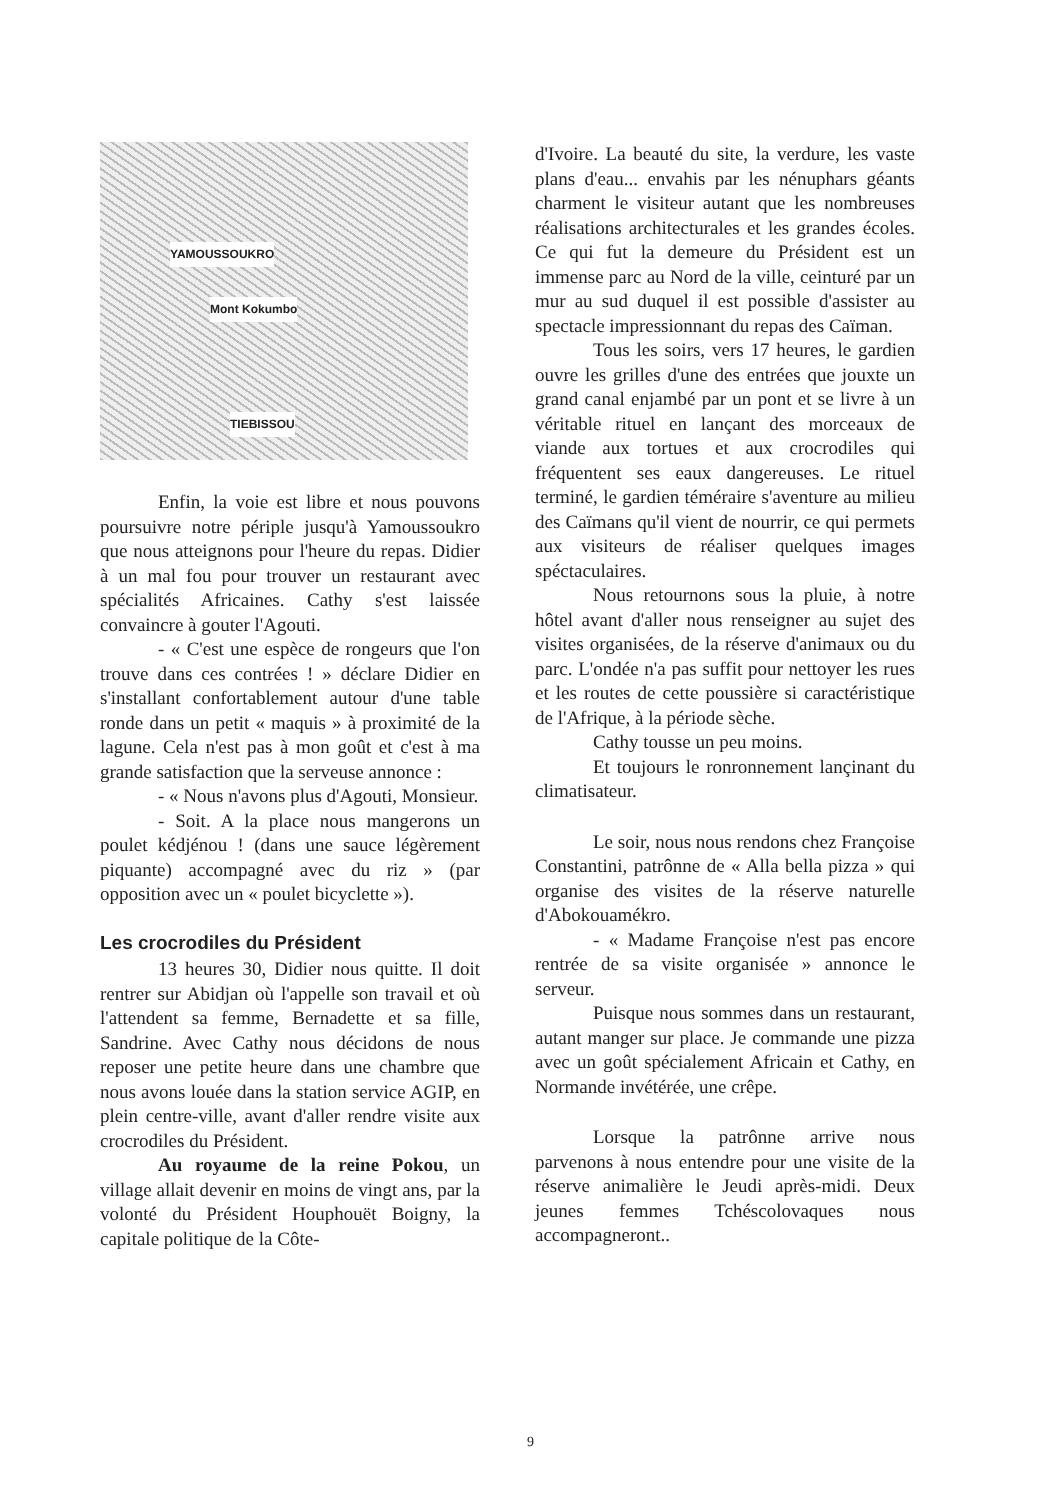YAMOUSSOUKRO
Mont Kokumbo
TIEBISSOU
Enfin, la voie est libre et nous pouvons poursuivre notre périple jusqu'à Yamoussoukro que nous atteignons pour l'heure du repas. Didier à un mal fou pour trouver un restaurant avec spécialités Africaines. Cathy s'est laissée convaincre à gouter l'Agouti.
- « C'est une espèce de rongeurs que l'on trouve dans ces contrées ! » déclare Didier en s'installant confortablement autour d'une table ronde dans un petit « maquis » à proximité de la lagune. Cela n'est pas à mon goût et c'est à ma grande satisfaction que la serveuse annonce :
- « Nous n'avons plus d'Agouti, Monsieur.
- Soit. A la place nous mangerons un poulet kédjénou ! (dans une sauce légèrement piquante) accompagné avec du riz » (par opposition avec un « poulet bicyclette »).
Les crocrodiles du Président
13 heures 30, Didier nous quitte. Il doit rentrer sur Abidjan où l'appelle son travail et où l'attendent sa femme, Bernadette et sa fille, Sandrine. Avec Cathy nous décidons de nous reposer une petite heure dans une chambre que nous avons louée dans la station service AGIP, en plein centre-ville, avant d'aller rendre visite aux crocrodiles du Président.
Au royaume de la reine Pokou, un village allait devenir en moins de vingt ans, par la volonté du Président Houphouët Boigny, la capitale politique de la Côte-
d'Ivoire. La beauté du site, la verdure, les vaste plans d'eau... envahis par les nénuphars géants charment le visiteur autant que les nombreuses réalisations architecturales et les grandes écoles. Ce qui fut la demeure du Président est un immense parc au Nord de la ville, ceinturé par un mur au sud duquel il est possible d'assister au spectacle impressionnant du repas des Caïman.
Tous les soirs, vers 17 heures, le gardien ouvre les grilles d'une des entrées que jouxte un grand canal enjambé par un pont et se livre à un véritable rituel en lançant des morceaux de viande aux tortues et aux crocrodiles qui fréquentent ses eaux dangereuses. Le rituel terminé, le gardien téméraire s'aventure au milieu des Caïmans qu'il vient de nourrir, ce qui permets aux visiteurs de réaliser quelques images spéctaculaires.
Nous retournons sous la pluie, à notre hôtel avant d'aller nous renseigner au sujet des visites organisées, de la réserve d'animaux ou du parc. L'ondée n'a pas suffit pour nettoyer les rues et les routes de cette poussière si caractéristique de l'Afrique, à la période sèche.
Cathy tousse un peu moins.
Et toujours le ronronnement lançinant du climatisateur.
Le soir, nous nous rendons chez Françoise Constantini, patrônne de « Alla bella pizza » qui organise des visites de la réserve naturelle d'Abokouamékro.
- « Madame Françoise n'est pas encore rentrée de sa visite organisée » annonce le serveur.
Puisque nous sommes dans un restaurant, autant manger sur place. Je commande une pizza avec un goût spécialement Africain et Cathy, en Normande invétérée, une crêpe.
Lorsque la patrônne arrive nous parvenons à nous entendre pour une visite de la réserve animalière le Jeudi après-midi. Deux jeunes femmes Tchéscolovaques nous accompagneront..
9